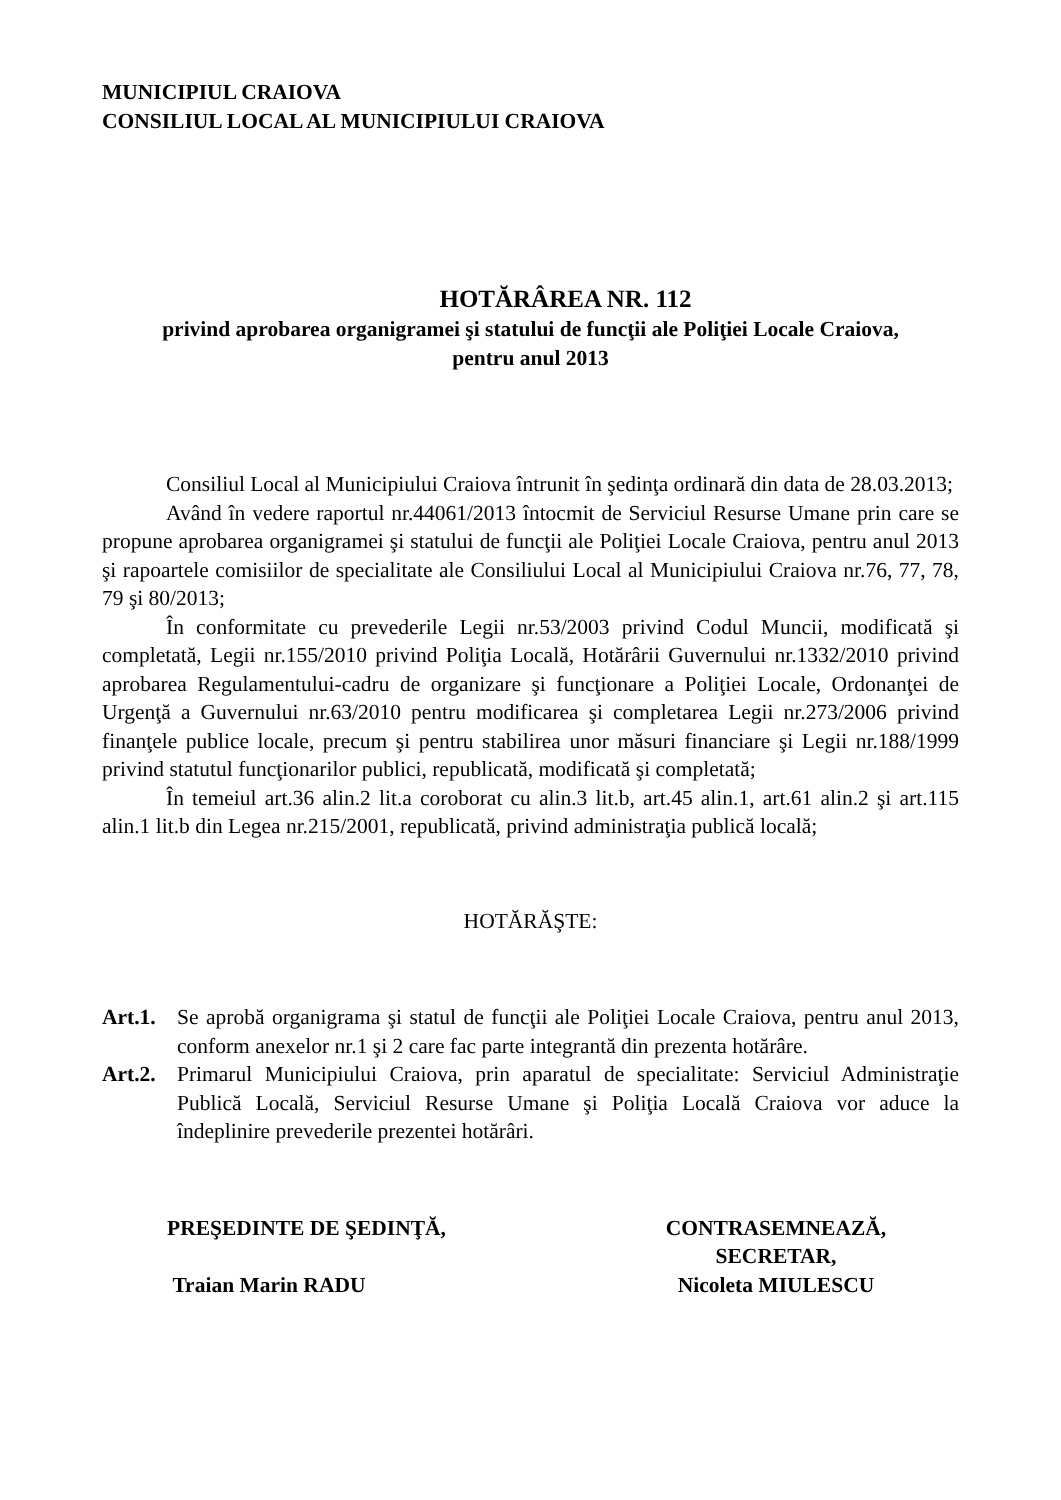MUNICIPIUL CRAIOVA
CONSILIUL LOCAL AL MUNICIPIULUI CRAIOVA
HOTĂRÂREA NR. 112
privind aprobarea organigramei şi statului de funcţii ale Poliţiei Locale Craiova,
pentru anul 2013
Consiliul Local al Municipiului Craiova întrunit în şedinţa ordinară din data de 28.03.2013;
Având în vedere raportul nr.44061/2013 întocmit de Serviciul Resurse Umane prin care se propune aprobarea organigramei şi statului de funcţii ale Poliţiei Locale Craiova, pentru anul 2013 şi rapoartele comisiilor de specialitate ale Consiliului Local al Municipiului Craiova nr.76, 77, 78, 79 şi 80/2013;
În conformitate cu prevederile Legii nr.53/2003 privind Codul Muncii, modificată şi completată, Legii nr.155/2010 privind Poliţia Locală, Hotărârii Guvernului nr.1332/2010 privind aprobarea Regulamentului-cadru de organizare şi funcţionare a Poliţiei Locale, Ordonanţei de Urgenţă a Guvernului nr.63/2010 pentru modificarea şi completarea Legii nr.273/2006 privind finanţele publice locale, precum şi pentru stabilirea unor măsuri financiare şi Legii nr.188/1999 privind statutul funcţionarilor publici, republicată, modificată şi completată;
În temeiul art.36 alin.2 lit.a coroborat cu alin.3 lit.b, art.45 alin.1, art.61 alin.2 şi art.115 alin.1 lit.b din Legea nr.215/2001, republicată, privind administraţia publică locală;
HOTĂRĂŞTE:
Art.1. Se aprobă organigrama şi statul de funcţii ale Poliţiei Locale Craiova, pentru anul 2013, conform anexelor nr.1 şi 2 care fac parte integrantă din prezenta hotărâre.
Art.2. Primarul Municipiului Craiova, prin aparatul de specialitate: Serviciul Administraţie Publică Locală, Serviciul Resurse Umane şi Poliţia Locală Craiova vor aduce la îndeplinire prevederile prezentei hotărâri.
PREŞEDINTE DE ŞEDINŢĂ,
Traian Marin RADU
CONTRASEMNEAZĂ,
SECRETAR,
Nicoleta MIULESCU